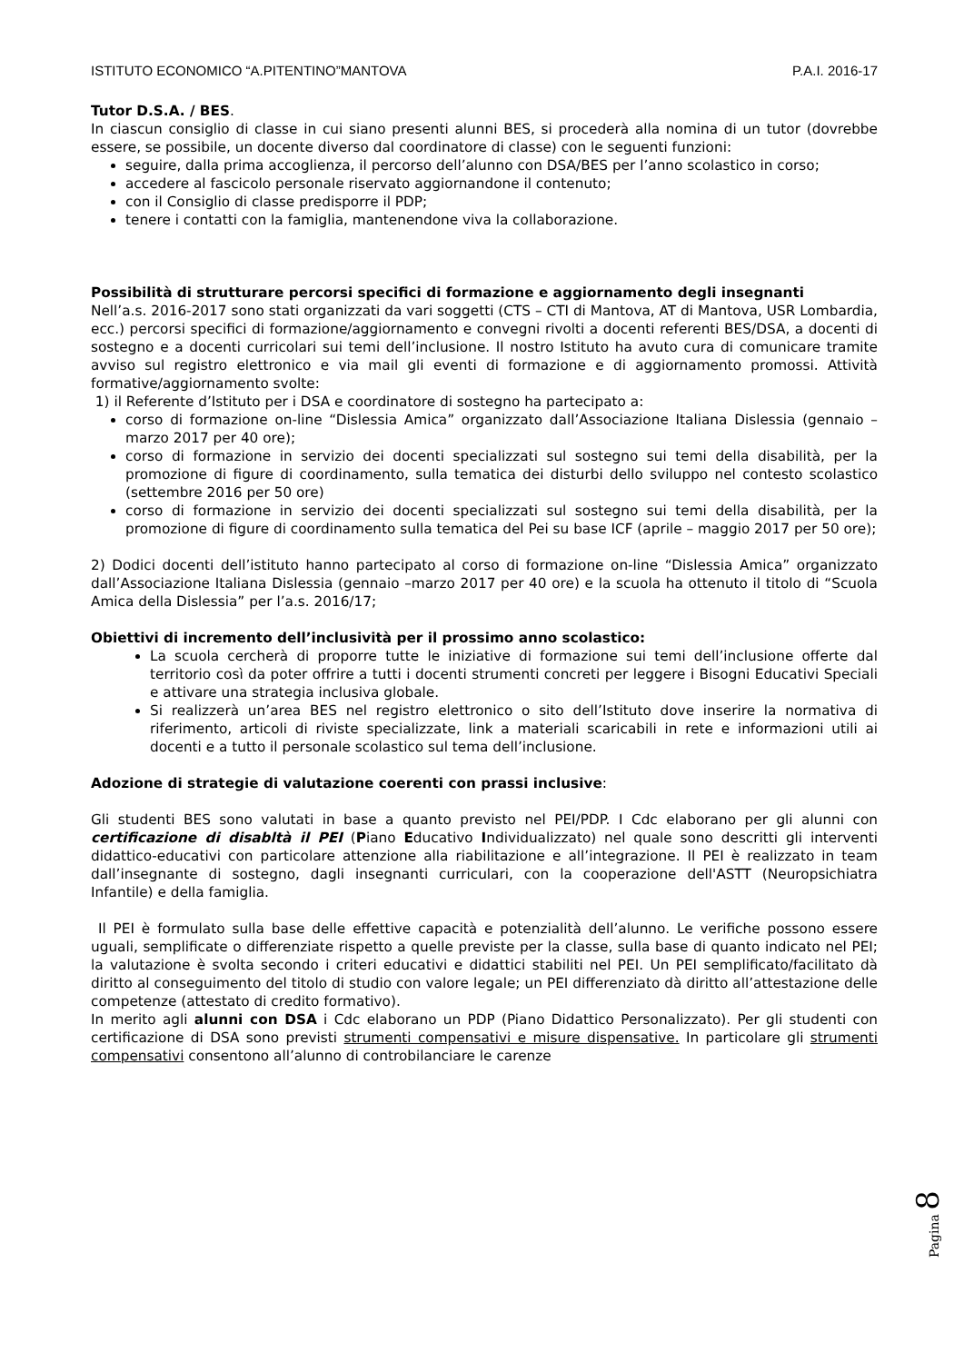ISTITUTO ECONOMICO “A.PITENTINO”MANTOVA P.A.I. 2016-17
Tutor D.S.A. / BES.
In ciascun consiglio di classe in cui siano presenti alunni BES, si procederà alla nomina di un tutor (dovrebbe essere, se possibile, un docente diverso dal coordinatore di classe) con le seguenti funzioni:
seguire, dalla prima accoglienza, il percorso dell’alunno con DSA/BES per l’anno scolastico in corso;
accedere al fascicolo personale riservato aggiornandone il contenuto;
con il Consiglio di classe predisporre il PDP;
tenere i contatti con la famiglia, mantenendone viva la collaborazione.
Possibilità di strutturare percorsi specifici di formazione e aggiornamento degli insegnanti
Nell’a.s. 2016-2017 sono stati organizzati da vari soggetti (CTS – CTI di Mantova, AT di Mantova, USR Lombardia, ecc.) percorsi specifici di formazione/aggiornamento e convegni rivolti a docenti referenti BES/DSA, a docenti di sostegno e a docenti curricolari sui temi dell’inclusione. Il nostro Istituto ha avuto cura di comunicare tramite avviso sul registro elettronico e via mail gli eventi di formazione e di aggiornamento promossi. Attività formative/aggiornamento svolte:
1) il Referente d’Istituto per i DSA e coordinatore di sostegno ha partecipato a:
corso di formazione on-line “Dislessia Amica” organizzato dall’Associazione Italiana Dislessia (gennaio –marzo 2017 per 40 ore);
corso di formazione in servizio dei docenti specializzati sul sostegno sui temi della disabilità, per la promozione di figure di coordinamento, sulla tematica dei disturbi dello sviluppo nel contesto scolastico (settembre 2016 per 50 ore)
corso di formazione in servizio dei docenti specializzati sul sostegno sui temi della disabilità, per la promozione di figure di coordinamento sulla tematica del Pei su base ICF (aprile – maggio 2017 per 50 ore);
2) Dodici docenti dell’istituto hanno partecipato al corso di formazione on-line “Dislessia Amica” organizzato dall’Associazione Italiana Dislessia (gennaio –marzo 2017 per 40 ore) e la scuola ha ottenuto il titolo di “Scuola Amica della Dislessia” per l’a.s. 2016/17;
Obiettivi di incremento dell’inclusività per il prossimo anno scolastico:
La scuola cercherà di proporre tutte le iniziative di formazione sui temi dell’inclusione offerte dal territorio così da poter offrire a tutti i docenti strumenti concreti per leggere i Bisogni Educativi Speciali e attivare una strategia inclusiva globale.
Si realizzerà un’area BES nel registro elettronico o sito dell’Istituto dove inserire la normativa di riferimento, articoli di riviste specializzate, link a materiali scaricabili in rete e informazioni utili ai docenti e a tutto il personale scolastico sul tema dell’inclusione.
Adozione di strategie di valutazione coerenti con prassi inclusive:
Gli studenti BES sono valutati in base a quanto previsto nel PEI/PDP. I Cdc elaborano per gli alunni con certificazione di disabltà il PEI (Piano Educativo Individualizzato) nel quale sono descritti gli interventi didattico-educativi con particolare attenzione alla riabilitazione e all’integrazione. Il PEI è realizzato in team dall’insegnante di sostegno, dagli insegnanti curriculari, con la cooperazione dell'ASTT (Neuropsichiatra Infantile) e della famiglia.
Il PEI è formulato sulla base delle effettive capacità e potenzialità dell’alunno. Le verifiche possono essere uguali, semplificate o differenziate rispetto a quelle previste per la classe, sulla base di quanto indicato nel PEI; la valutazione è svolta secondo i criteri educativi e didattici stabiliti nel PEI. Un PEI semplificato/facilitato dà diritto al conseguimento del titolo di studio con valore legale; un PEI differenziato dà diritto all’attestazione delle competenze (attestato di credito formativo).
In merito agli alunni con DSA i Cdc elaborano un PDP (Piano Didattico Personalizzato). Per gli studenti con certificazione di DSA sono previsti strumenti compensativi e misure dispensative. In particolare gli strumenti compensativi consentono all’alunno di controbilanciare le carenze
Pagina 8